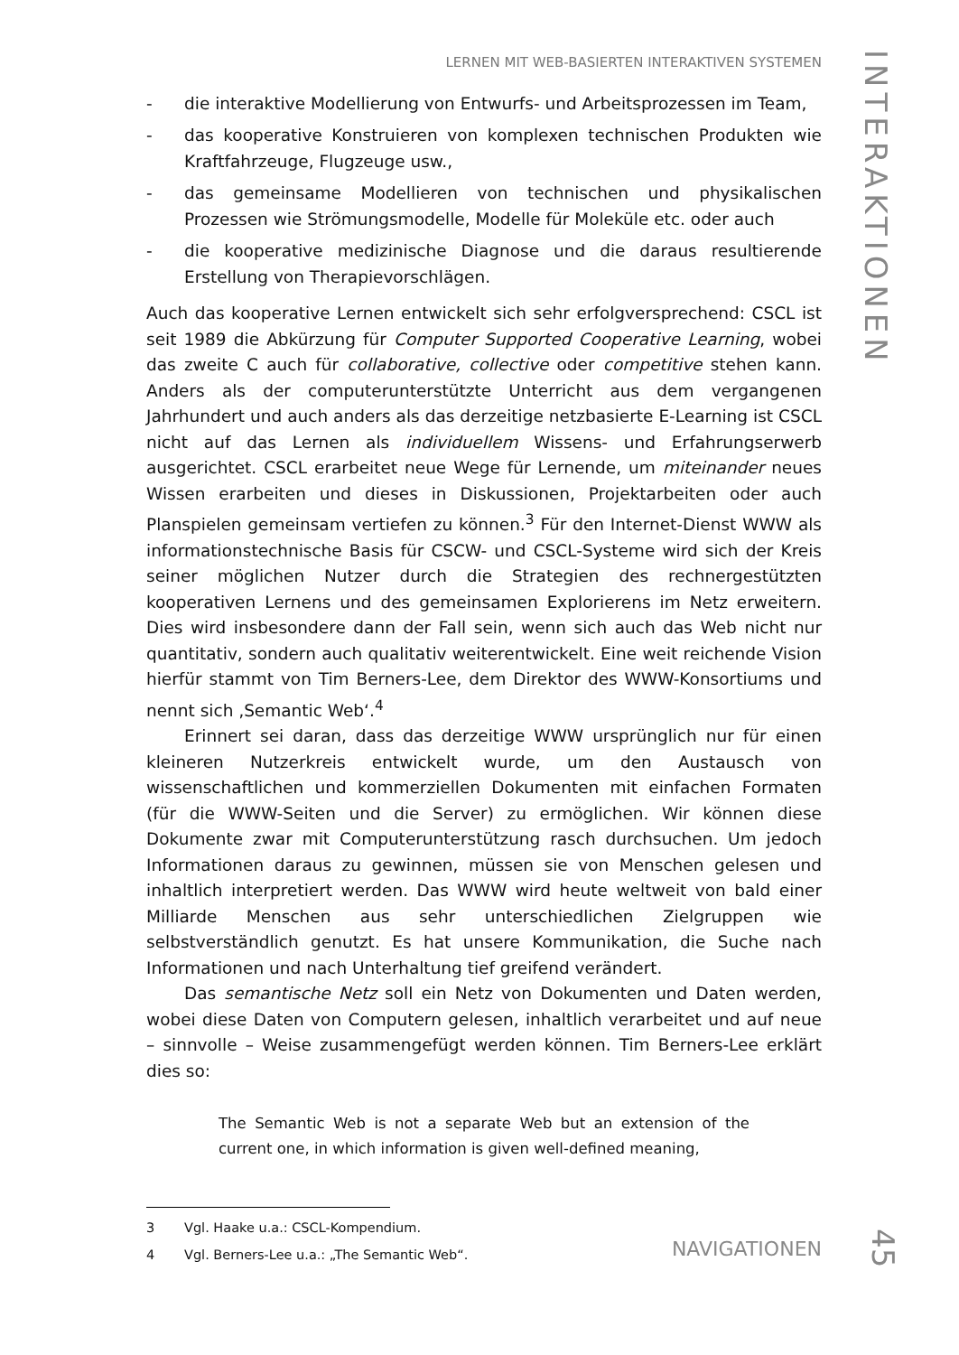LERNEN MIT WEB-BASIERTEN INTERAKTIVEN SYSTEMEN
- die interaktive Modellierung von Entwurfs- und Arbeitsprozessen im Team,
- das kooperative Konstruieren von komplexen technischen Produkten wie Kraftfahrzeuge, Flugzeuge usw.,
- das gemeinsame Modellieren von technischen und physikalischen Prozessen wie Strömungsmodelle, Modelle für Moleküle etc. oder auch
- die kooperative medizinische Diagnose und die daraus resultierende Erstellung von Therapievorschlägen.
Auch das kooperative Lernen entwickelt sich sehr erfolgversprechend: CSCL ist seit 1989 die Abkürzung für Computer Supported Cooperative Learning, wobei das zweite C auch für collaborative, collective oder competitive stehen kann. Anders als der computerunterstützte Unterricht aus dem vergangenen Jahrhundert und auch anders als das derzeitige netzbasierte E-Learning ist CSCL nicht auf das Lernen als individuellem Wissens- und Erfahrungserwerb ausgerichtet. CSCL erarbeitet neue Wege für Lernende, um miteinander neues Wissen erarbeiten und dieses in Diskussionen, Projektarbeiten oder auch Planspielen gemeinsam vertiefen zu können.<sup>3</sup> Für den Internet-Dienst WWW als informationstechnische Basis für CSCW- und CSCL-Systeme wird sich der Kreis seiner möglichen Nutzer durch die Strategien des rechnergestützten kooperativen Lernens und des gemeinsamen Explorierens im Netz erweitern. Dies wird insbesondere dann der Fall sein, wenn sich auch das Web nicht nur quantitativ, sondern auch qualitativ weiterentwickelt. Eine weit reichende Vision hierfür stammt von Tim Berners-Lee, dem Direktor des WWW-Konsortiums und nennt sich ‚Semantic Web‘.<sup>4</sup>
Erinnert sei daran, dass das derzeitige WWW ursprünglich nur für einen kleineren Nutzerkreis entwickelt wurde, um den Austausch von wissenschaftlichen und kommerziellen Dokumenten mit einfachen Formaten (für die WWW-Seiten und die Server) zu ermöglichen. Wir können diese Dokumente zwar mit Computerunterstützung rasch durchsuchen. Um jedoch Informationen daraus zu gewinnen, müssen sie von Menschen gelesen und inhaltlich interpretiert werden. Das WWW wird heute weltweit von bald einer Milliarde Menschen aus sehr unterschiedlichen Zielgruppen wie selbstverständlich genutzt. Es hat unsere Kommunikation, die Suche nach Informationen und nach Unterhaltung tief greifend verändert.
Das semantische Netz soll ein Netz von Dokumenten und Daten werden, wobei diese Daten von Computern gelesen, inhaltlich verarbeitet und auf neue – sinnvolle – Weise zusammengefügt werden können. Tim Berners-Lee erklärt dies so:
The Semantic Web is not a separate Web but an extension of the current one, in which information is given well-defined meaning,
3 Vgl. Haake u.a.: CSCL-Kompendium.
4 Vgl. Berners-Lee u.a.: „The Semantic Web“.
INTERAKTIONEN
NAVIGATIONEN
45